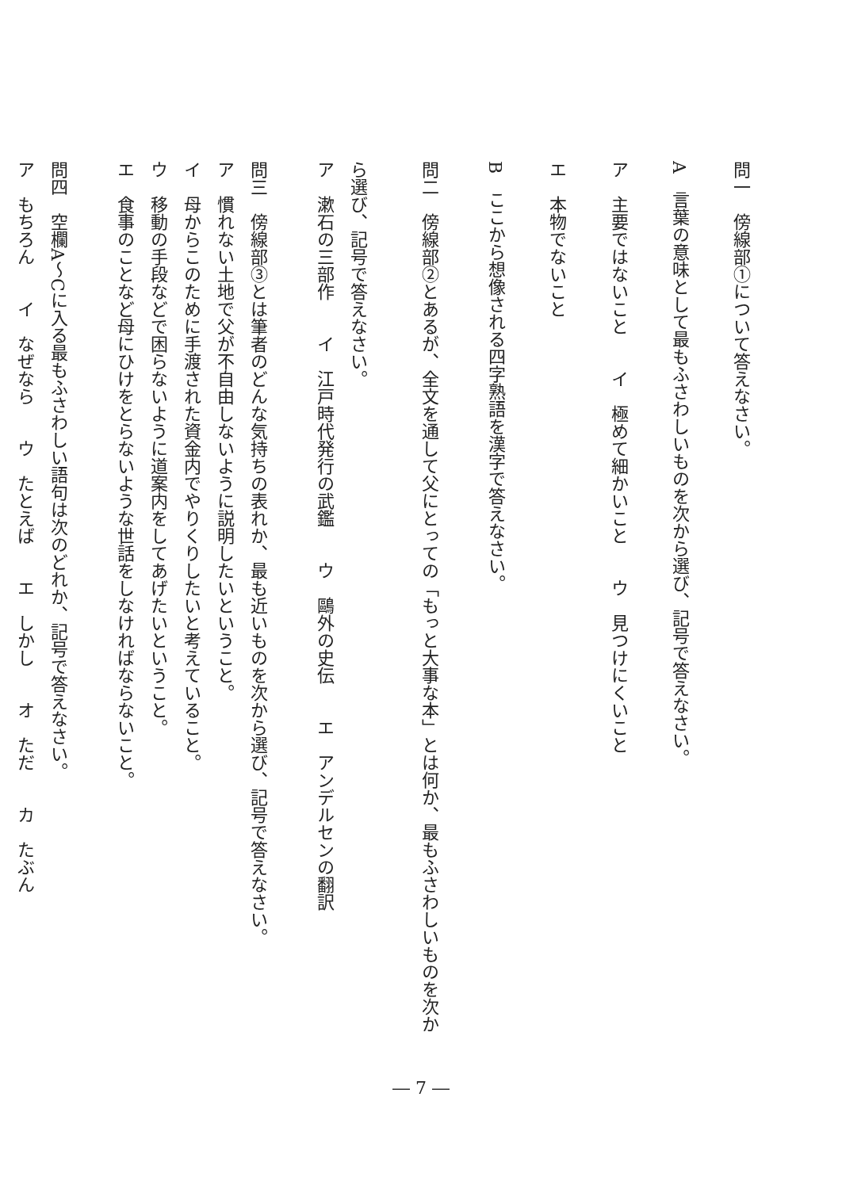問一　傍線部①について答えなさい。
A　言葉の意味として最もふさわしいものを次から選び、記号で答えなさい。
ア　主要ではないこと　　イ　極めて細かいこと　　ウ　見つけにくいこと
エ　本物でないこと
B　ここから想像される四字熟語を漢字で答えなさい。
問二　傍線部②とあるが、全文を通して父にとっての「もっと大事な本」とは何か、最もふさわしいものを次か
ら選び、記号で答えなさい。
ア　漱石の三部作　　イ　江戸時代発行の武鑑　　ウ　鷗外の史伝　　エ　アンデルセンの翻訳
問三　傍線部③とは筆者のどんな気持ちの表れか、最も近いものを次から選び、記号で答えなさい。
ア　慣れない土地で父が不自由しないように説明したいということ。
イ　母からこのために手渡された資金内でやりくりしたいと考えていること。
ウ　移動の手段などで困らないように道案内をしてあげたいということ。
エ　食事のことなど母にひけをとらないような世話をしなければならないこと。
問四　空欄A～Cに入る最もふさわしい語句は次のどれか、記号で答えなさい。
ア　もちろん　　イ　なぜなら　　ウ　たとえば　　エ　しかし　　オ　ただ　　カ　たぶん
― 7 ―